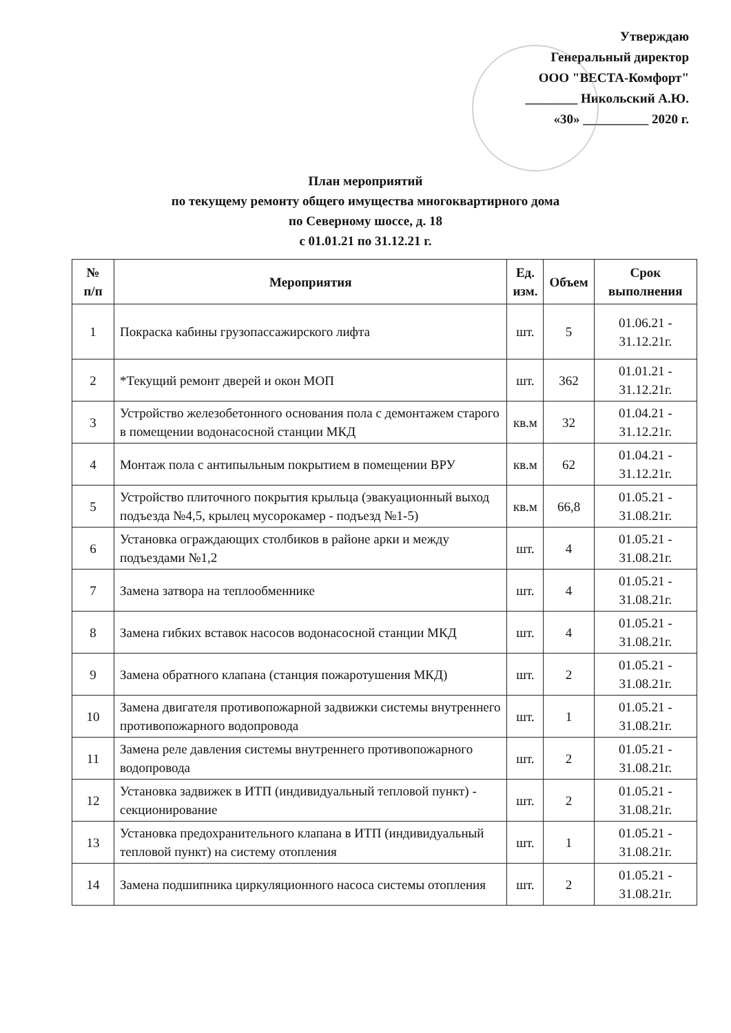Утверждаю
Генеральный директор
ООО "ВЕСТА-Комфорт"
________ Никольский А.Ю.
«30» __________ 2020 г.
План мероприятий
по текущему ремонту общего имущества многоквартирного дома
по Северному шоссе, д. 18
с 01.01.21 по 31.12.21 г.
| № п/п | Мероприятия | Ед. изм. | Объем | Срок выполнения |
| --- | --- | --- | --- | --- |
| 1 | Покраска кабины грузопассажирского лифта | шт. | 5 | 01.06.21 - 31.12.21г. |
| 2 | *Текущий ремонт дверей и окон МОП | шт. | 362 | 01.01.21 - 31.12.21г. |
| 3 | Устройство железобетонного основания пола с демонтажем старого в помещении водонасосной станции МКД | кв.м | 32 | 01.04.21 - 31.12.21г. |
| 4 | Монтаж пола с антипыльным покрытием в помещении ВРУ | кв.м | 62 | 01.04.21 - 31.12.21г. |
| 5 | Устройство плиточного покрытия крыльца (эвакуационный выход подъезда №4,5, крылец мусорокамер - подъезд №1-5) | кв.м | 66,8 | 01.05.21 - 31.08.21г. |
| 6 | Установка ограждающих столбиков в районе арки и между подъездами №1,2 | шт. | 4 | 01.05.21 - 31.08.21г. |
| 7 | Замена затвора на теплообменнике | шт. | 4 | 01.05.21 - 31.08.21г. |
| 8 | Замена гибких вставок насосов водонасосной станции МКД | шт. | 4 | 01.05.21 - 31.08.21г. |
| 9 | Замена обратного клапана (станция пожаротушения МКД) | шт. | 2 | 01.05.21 - 31.08.21г. |
| 10 | Замена двигателя противопожарной задвижки системы внутреннего противопожарного водопровода | шт. | 1 | 01.05.21 - 31.08.21г. |
| 11 | Замена реле давления системы внутреннего противопожарного водопровода | шт. | 2 | 01.05.21 - 31.08.21г. |
| 12 | Установка задвижек в ИТП (индивидуальный тепловой пункт) - секционирование | шт. | 2 | 01.05.21 - 31.08.21г. |
| 13 | Установка предохранительного клапана в ИТП (индивидуальный тепловой пункт) на систему отопления | шт. | 1 | 01.05.21 - 31.08.21г. |
| 14 | Замена подшипника циркуляционного насоса системы отопления | шт. | 2 | 01.05.21 - 31.08.21г. |